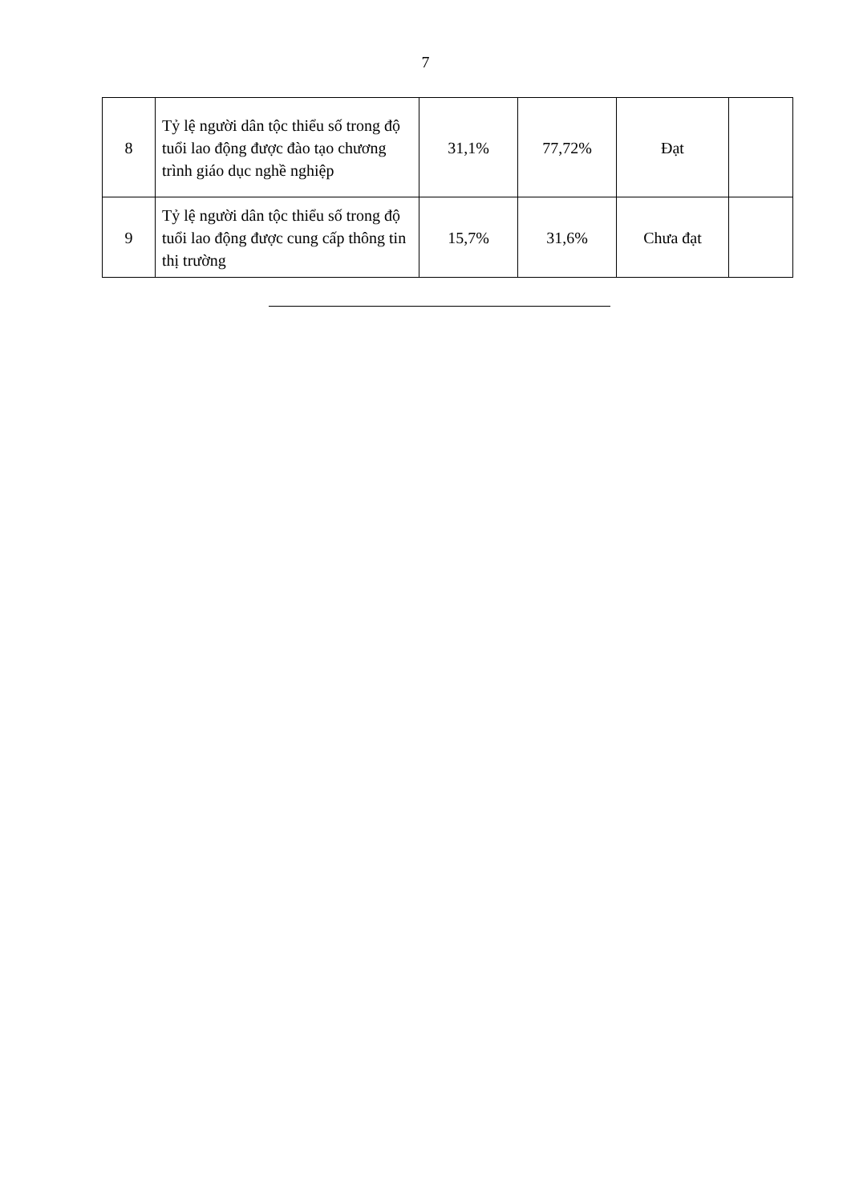7
| 8 | Tỷ lệ người dân tộc thiểu số trong độ tuổi lao động được đào tạo chương trình giáo dục nghề nghiệp | 31,1% | 77,72% | Đạt | |
| 9 | Tỷ lệ người dân tộc thiểu số trong độ tuổi lao động được cung cấp thông tin thị trường | 15,7% | 31,6% | Chưa đạt | |